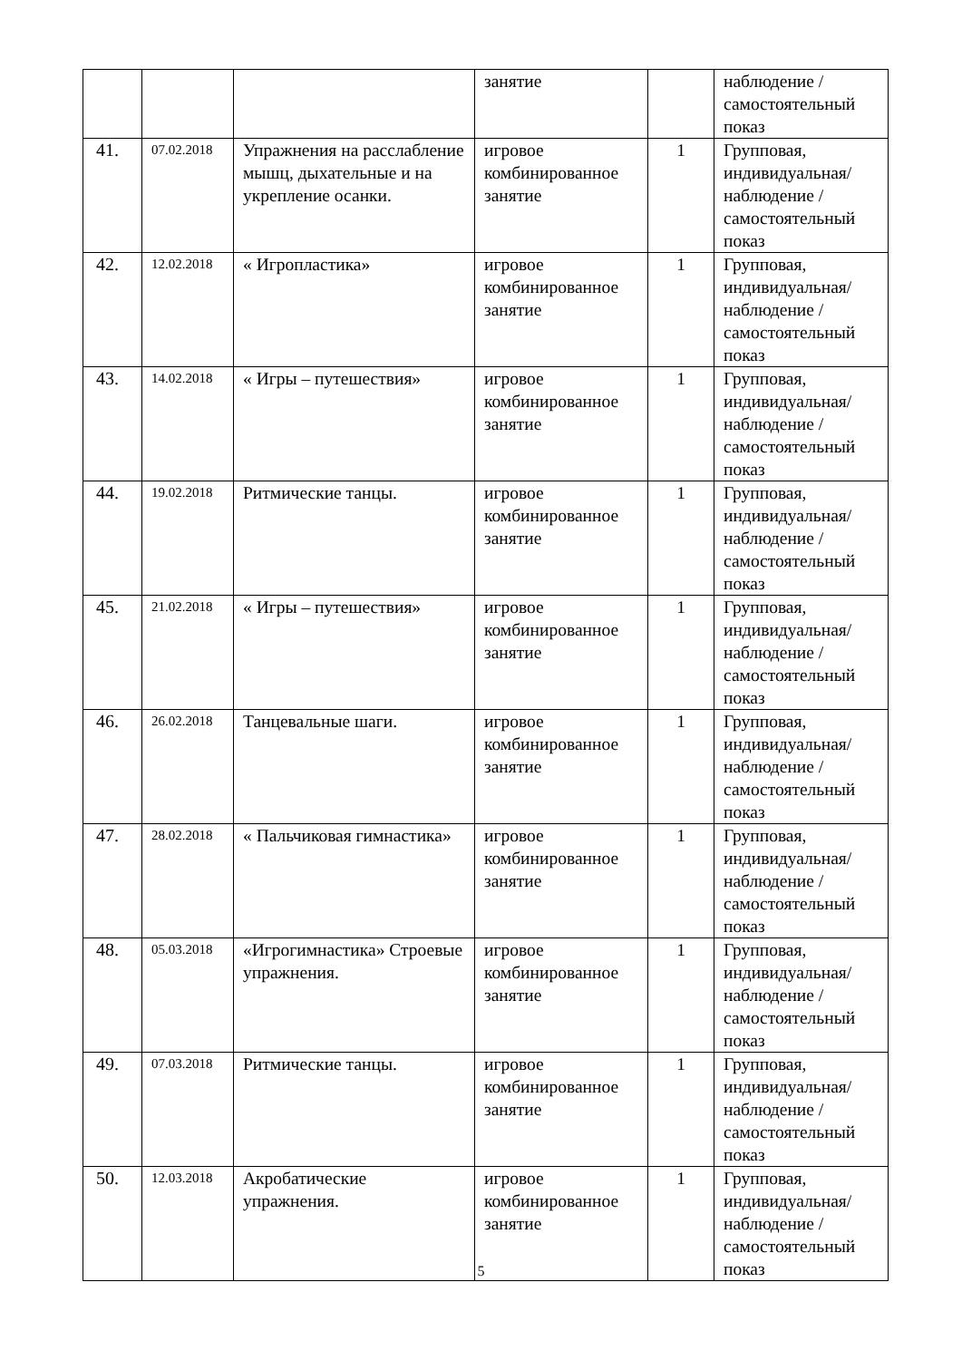| | | | занятие | | наблюдение /самостоятельный показ |
| 41. | 07.02.2018 | Упражнения на расслабление мышц, дыхательные и на укрепление осанки. | игровое комбинированное занятие | 1 | Групповая, индивидуальная/ наблюдение /самостоятельный показ |
| 42. | 12.02.2018 | « Игропластика» | игровое комбинированное занятие | 1 | Групповая, индивидуальная/ наблюдение /самостоятельный показ |
| 43. | 14.02.2018 | « Игры – путешествия» | игровое комбинированное занятие | 1 | Групповая, индивидуальная/ наблюдение /самостоятельный показ |
| 44. | 19.02.2018 | Ритмические танцы. | игровое комбинированное занятие | 1 | Групповая, индивидуальная/ наблюдение /самостоятельный показ |
| 45. | 21.02.2018 | « Игры – путешествия» | игровое комбинированное занятие | 1 | Групповая, индивидуальная/ наблюдение /самостоятельный показ |
| 46. | 26.02.2018 | Танцевальные шаги. | игровое комбинированное занятие | 1 | Групповая, индивидуальная/ наблюдение /самостоятельный показ |
| 47. | 28.02.2018 | « Пальчиковая гимнастика» | игровое комбинированное занятие | 1 | Групповая, индивидуальная/ наблюдение /самостоятельный показ |
| 48. | 05.03.2018 | «Игрогимнастика» Строевые упражнения. | игровое комбинированное занятие | 1 | Групповая, индивидуальная/ наблюдение /самостоятельный показ |
| 49. | 07.03.2018 | Ритмические танцы. | игровое комбинированное занятие | 1 | Групповая, индивидуальная/ наблюдение /самостоятельный показ |
| 50. | 12.03.2018 | Акробатические упражнения. | игровое комбинированное занятие | 1 | Групповая, индивидуальная/ наблюдение /самостоятельный показ |
5